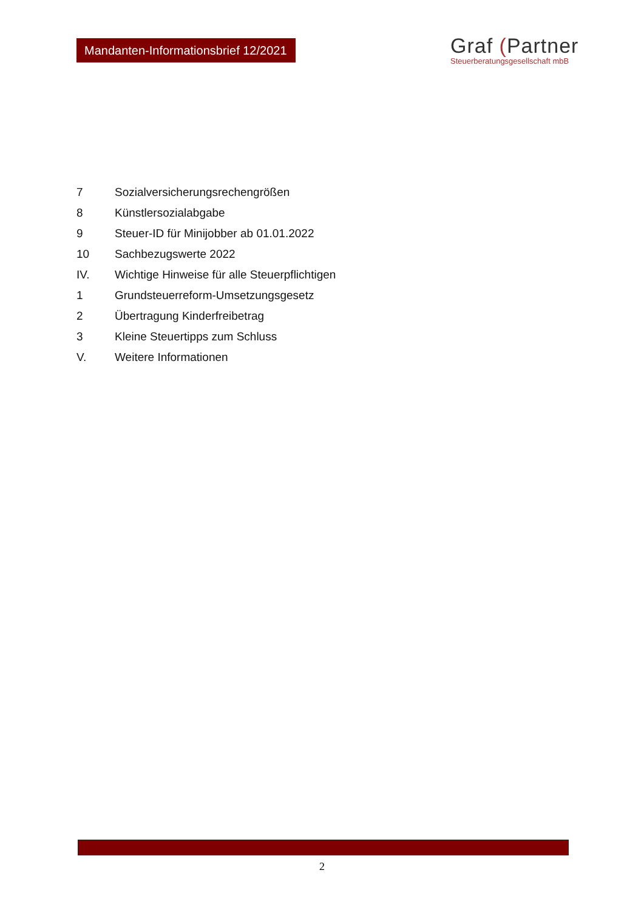Mandanten-Informationsbrief 12/2021
Graf (Partner
Steuerberatungsgesellschaft mbB
7 Sozialversicherungsrechengrößen
8 Künstlersozialabgabe
9 Steuer-ID für Minijobber ab 01.01.2022
10 Sachbezugswerte 2022
IV. Wichtige Hinweise für alle Steuerpflichtigen
1 Grundsteuerreform-Umsetzungsgesetz
2 Übertragung Kinderfreibetrag
3 Kleine Steuertipps zum Schluss
V. Weitere Informationen
2